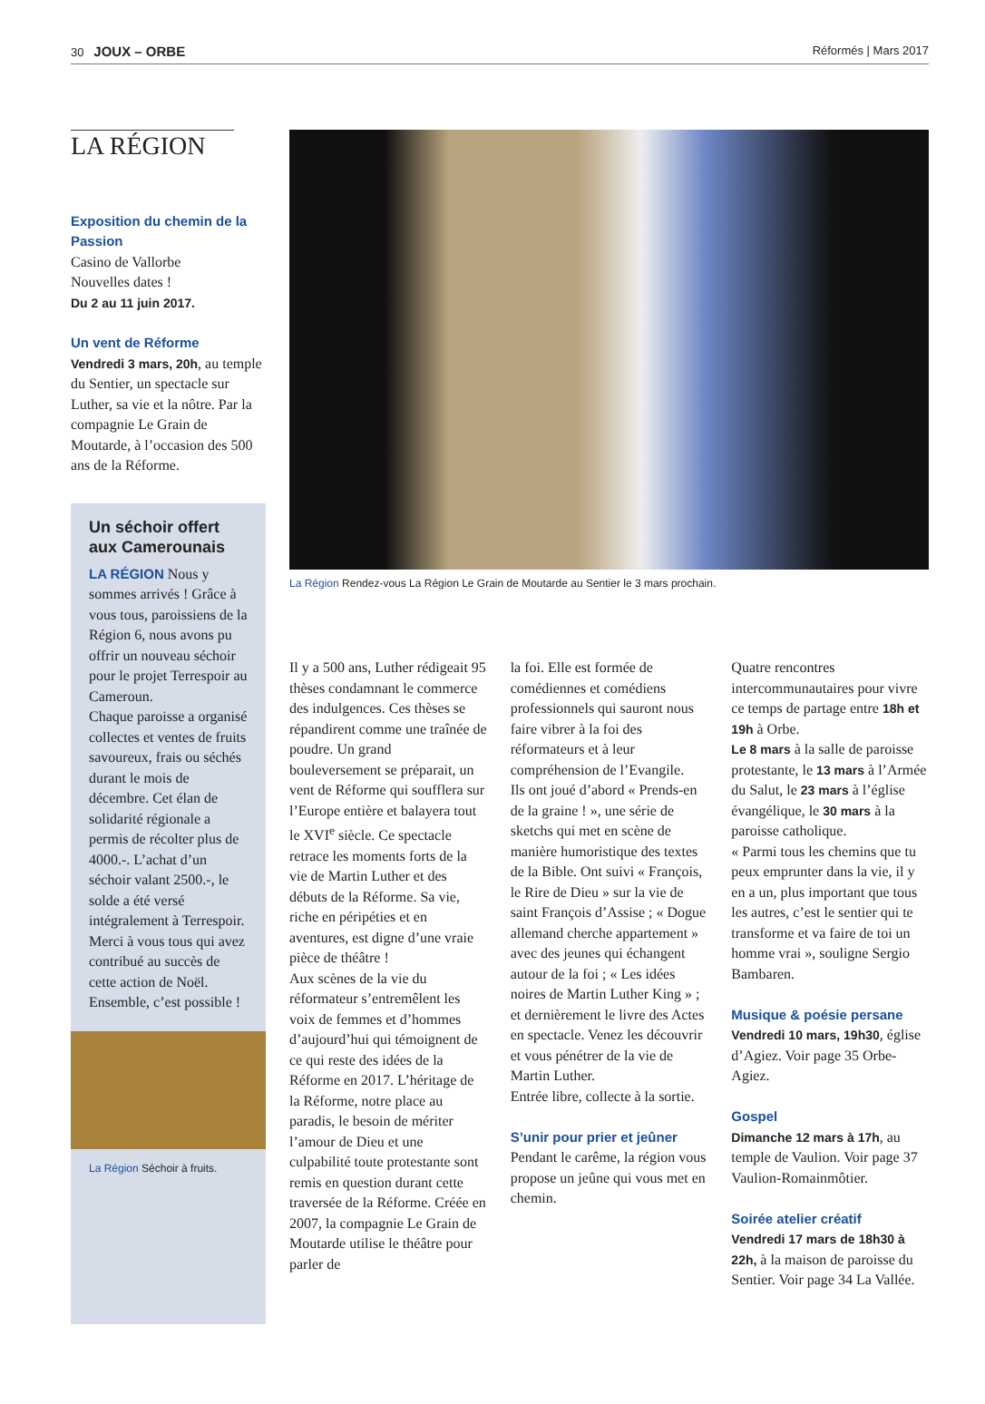30 JOUX – ORBE
Réformés | Mars 2017
LA RÉGION
Exposition du chemin de la Passion
Casino de Vallorbe
Nouvelles dates !
Du 2 au 11 juin 2017.
Un vent de Réforme
Vendredi 3 mars, 20h, au temple du Sentier, un spectacle sur Luther, sa vie et la nôtre. Par la compagnie Le Grain de Moutarde, à l’occasion des 500 ans de la Réforme.
Un séchoir offert aux Camerounais
LA RÉGION Nous y sommes arrivés ! Grâce à vous tous, paroissiens de la Région 6, nous avons pu offrir un nouveau séchoir pour le projet Terrespoir au Cameroun.
Chaque paroisse a organisé collectes et ventes de fruits savoureux, frais ou séchés durant le mois de décembre. Cet élan de solidarité régionale a permis de récolter plus de 4000.-. L’achat d’un séchoir valant 2500.-, le solde a été versé intégralement à Terrespoir. Merci à vous tous qui avez contribué au succès de cette action de Noël. Ensemble, c’est possible !
La Région Séchoir à fruits.
La Région Rendez-vous La Région Le Grain de Moutarde au Sentier le 3 mars prochain.
Il y a 500 ans, Luther rédigeait 95 thèses condamnant le commerce des indulgences. Ces thèses se répandirent comme une traînée de poudre. Un grand bouleversement se préparait, un vent de Réforme qui soufflera sur l’Europe entière et balayera tout le XVI<sup>e</sup> siècle. Ce spectacle retrace les moments forts de la vie de Martin Luther et des débuts de la Réforme. Sa vie, riche en péripéties et en aventures, est digne d’une vraie pièce de théâtre !
Aux scènes de la vie du réformateur s’entremêlent les voix de femmes et d’hommes d’aujourd’hui qui témoignent de ce qui reste des idées de la Réforme en 2017. L’héritage de la Réforme, notre place au paradis, le besoin de mériter l’amour de Dieu et une culpabilité toute protestante sont remis en question durant cette traversée de la Réforme. Créée en 2007, la compagnie Le Grain de Moutarde utilise le théâtre pour parler de
la foi. Elle est formée de comédiennes et comédiens professionnels qui sauront nous faire vibrer à la foi des réformateurs et à leur compréhension de l’Evangile.
Ils ont joué d’abord « Prends-en de la graine ! », une série de sketchs qui met en scène de manière humoristique des textes de la Bible. Ont suivi « François, le Rire de Dieu » sur la vie de saint François d’Assise ; « Dogue allemand cherche appartement » avec des jeunes qui échangent autour de la foi ; « Les idées noires de Martin Luther King » ; et dernièrement le livre des Actes en spectacle. Venez les découvrir et vous pénétrer de la vie de Martin Luther.
Entrée libre, collecte à la sortie.
S’unir pour prier et jeûner
Pendant le carême, la région vous propose un jeûne qui vous met en chemin.
Quatre rencontres intercommunautaires pour vivre ce temps de partage entre 18h et 19h à Orbe.
Le 8 mars à la salle de paroisse protestante, le 13 mars à l’Armée du Salut, le 23 mars à l’église évangélique, le 30 mars à la paroisse catholique.
« Parmi tous les chemins que tu peux emprunter dans la vie, il y en a un, plus important que tous les autres, c’est le sentier qui te transforme et va faire de toi un homme vrai », souligne Sergio Bambaren.
Musique & poésie persane
Vendredi 10 mars, 19h30, église d’Agiez. Voir page 35 Orbe-Agiez.
Gospel
Dimanche 12 mars à 17h, au temple de Vaulion. Voir page 37 Vaulion-Romainmôtier.
Soirée atelier créatif
Vendredi 17 mars de 18h30 à 22h, à la maison de paroisse du Sentier. Voir page 34 La Vallée.